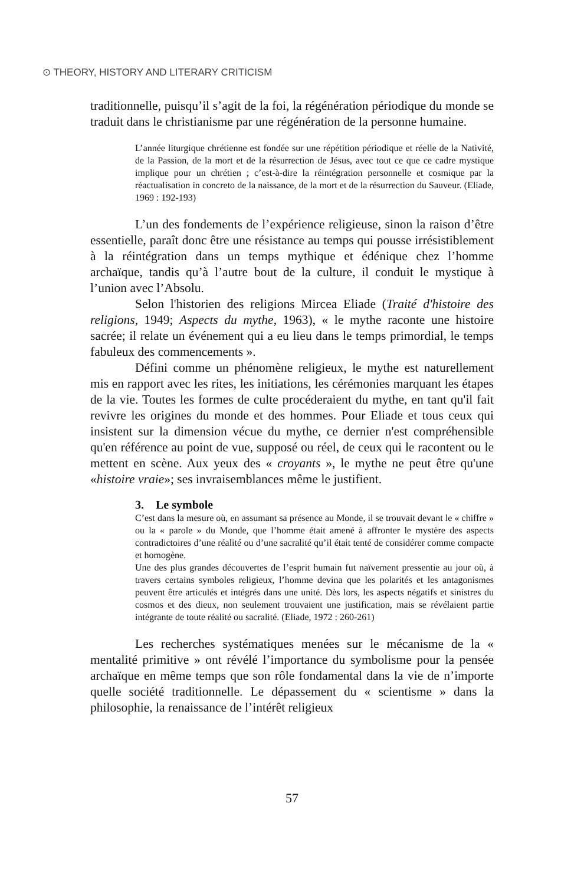⊙ THEORY, HISTORY AND LITERARY CRITICISM
traditionnelle, puisqu’il s’agit de la foi, la régénération périodique du monde se traduit dans le christianisme par une régénération de la personne humaine.
L’année liturgique chrétienne est fondée sur une répétition périodique et réelle de la Nativité, de la Passion, de la mort et de la résurrection de Jésus, avec tout ce que ce cadre mystique implique pour un chrétien ; c’est-à-dire la réintégration personnelle et cosmique par la réactualisation in concreto de la naissance, de la mort et de la résurrection du Sauveur. (Eliade, 1969 : 192-193)
L’un des fondements de l’expérience religieuse, sinon la raison d’être essentielle, paraît donc être une résistance au temps qui pousse irrésistiblement à la réintégration dans un temps mythique et édénique chez l’homme archaïque, tandis qu’à l’autre bout de la culture, il conduit le mystique à l’union avec l’Absolu.
Selon l'historien des religions Mircea Eliade (Traité d'histoire des religions, 1949; Aspects du mythe, 1963), « le mythe raconte une histoire sacrée; il relate un événement qui a eu lieu dans le temps primordial, le temps fabuleux des commencements ».
Défini comme un phénomène religieux, le mythe est naturellement mis en rapport avec les rites, les initiations, les cérémonies marquant les étapes de la vie. Toutes les formes de culte procéderaient du mythe, en tant qu'il fait revivre les origines du monde et des hommes. Pour Eliade et tous ceux qui insistent sur la dimension vécue du mythe, ce dernier n'est compréhensible qu'en référence au point de vue, supposé ou réel, de ceux qui le racontent ou le mettent en scène. Aux yeux des « croyants », le mythe ne peut être qu'une «histoire vraie»; ses invraisemblances même le justifient.
3. Le symbole
C’est dans la mesure où, en assumant sa présence au Monde, il se trouvait devant le « chiffre » ou la « parole » du Monde, que l’homme était amené à affronter le mystère des aspects contradictoires d’une réalité ou d’une sacralité qu’il était tenté de considérer comme compacte et homogène.
Une des plus grandes découvertes de l’esprit humain fut naïvement pressentie au jour où, à travers certains symboles religieux, l’homme devina que les polarités et les antagonismes peuvent être articulés et intégrés dans une unité. Dès lors, les aspects négatifs et sinistres du cosmos et des dieux, non seulement trouvaient une justification, mais se révélaient partie intégrante de toute réalité ou sacralité. (Eliade, 1972 : 260-261)
Les recherches systématiques menées sur le mécanisme de la « mentalité primitive » ont révélé l’importance du symbolisme pour la pensée archaïque en même temps que son rôle fondamental dans la vie de n’importe quelle société traditionnelle. Le dépassement du « scientisme » dans la philosophie, la renaissance de l’intérêt religieux
57